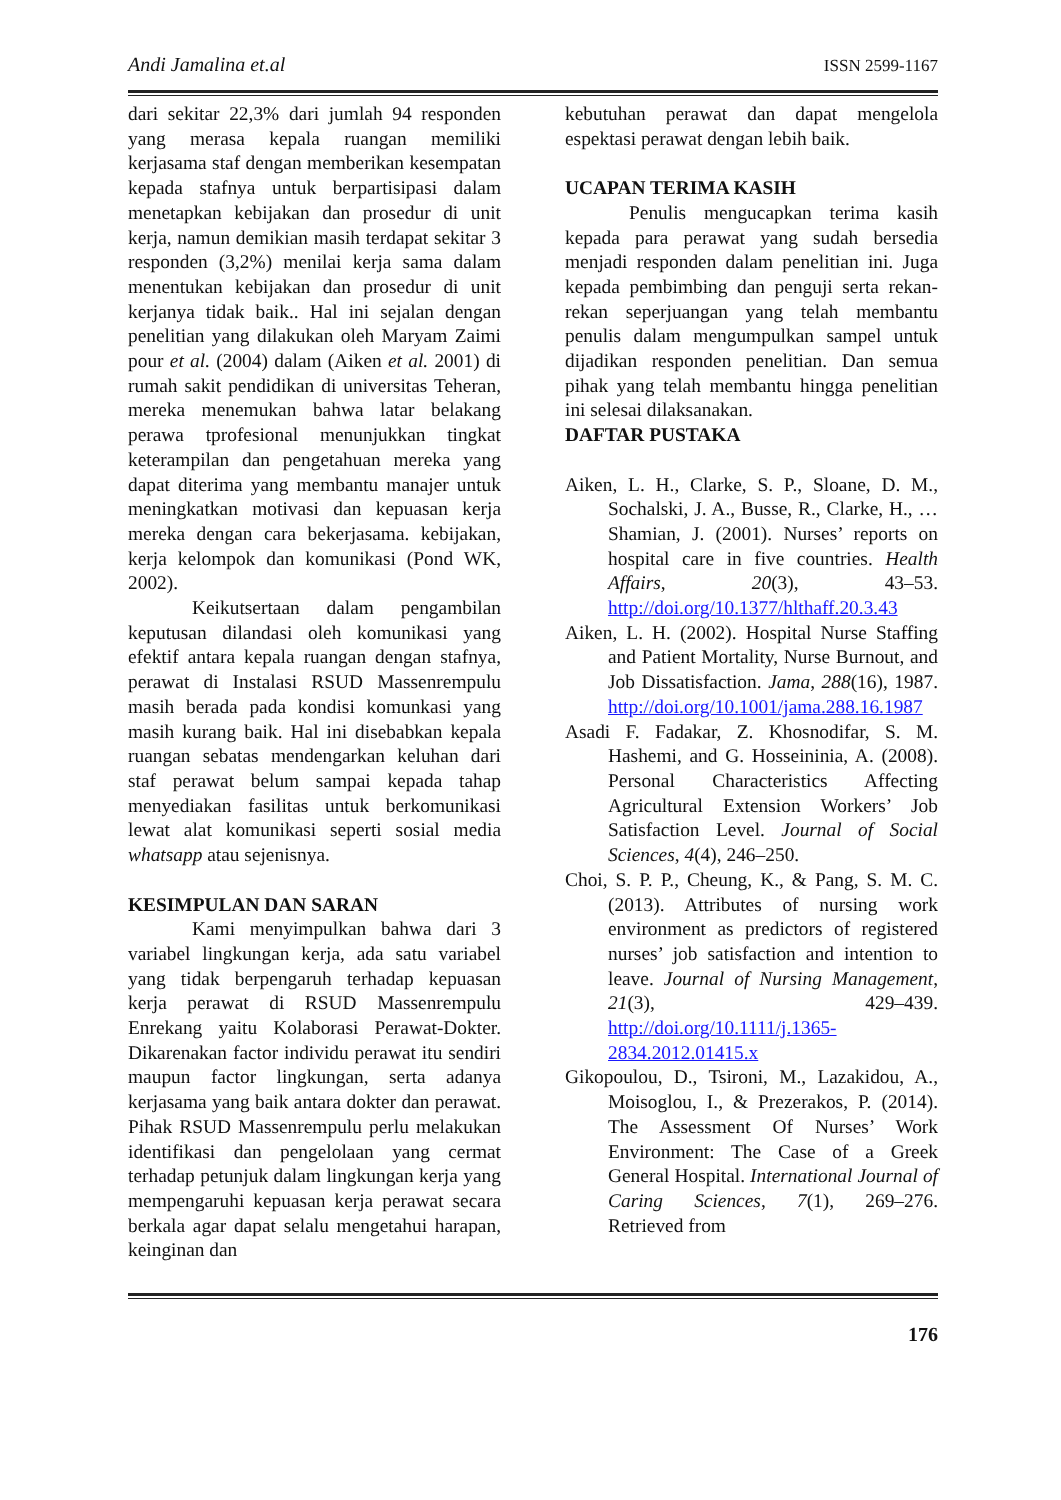Andi Jamalina et.al ISSN 2599-1167
dari sekitar 22,3% dari jumlah 94 responden yang merasa kepala ruangan memiliki kerjasama staf dengan memberikan kesempatan kepada stafnya untuk berpartisipasi dalam menetapkan kebijakan dan prosedur di unit kerja, namun demikian masih terdapat sekitar 3 responden (3,2%) menilai kerja sama dalam menentukan kebijakan dan prosedur di unit kerjanya tidak baik.. Hal ini sejalan dengan penelitian yang dilakukan oleh Maryam Zaimi pour et al. (2004) dalam (Aiken et al. 2001) di rumah sakit pendidikan di universitas Teheran, mereka menemukan bahwa latar belakang perawa tprofesional menunjukkan tingkat keterampilan dan pengetahuan mereka yang dapat diterima yang membantu manajer untuk meningkatkan motivasi dan kepuasan kerja mereka dengan cara bekerjasama. kebijakan, kerja kelompok dan komunikasi (Pond WK, 2002).
Keikutsertaan dalam pengambilan keputusan dilandasi oleh komunikasi yang efektif antara kepala ruangan dengan stafnya, perawat di Instalasi RSUD Massenrempulu masih berada pada kondisi komunkasi yang masih kurang baik. Hal ini disebabkan kepala ruangan sebatas mendengarkan keluhan dari staf perawat belum sampai kepada tahap menyediakan fasilitas untuk berkomunikasi lewat alat komunikasi seperti sosial media whatsapp atau sejenisnya.
KESIMPULAN DAN SARAN
Kami menyimpulkan bahwa dari 3 variabel lingkungan kerja, ada satu variabel yang tidak berpengaruh terhadap kepuasan kerja perawat di RSUD Massenrempulu Enrekang yaitu Kolaborasi Perawat-Dokter. Dikarenakan factor individu perawat itu sendiri maupun factor lingkungan, serta adanya kerjasama yang baik antara dokter dan perawat. Pihak RSUD Massenrempulu perlu melakukan identifikasi dan pengelolaan yang cermat terhadap petunjuk dalam lingkungan kerja yang mempengaruhi kepuasan kerja perawat secara berkala agar dapat selalu mengetahui harapan, keinginan dan
kebutuhan perawat dan dapat mengelola espektasi perawat dengan lebih baik.
UCAPAN TERIMA KASIH
Penulis mengucapkan terima kasih kepada para perawat yang sudah bersedia menjadi responden dalam penelitian ini. Juga kepada pembimbing dan penguji serta rekan-rekan seperjuangan yang telah membantu penulis dalam mengumpulkan sampel untuk dijadikan responden penelitian. Dan semua pihak yang telah membantu hingga penelitian ini selesai dilaksanakan.
DAFTAR PUSTAKA
Aiken, L. H., Clarke, S. P., Sloane, D. M., Sochalski, J. A., Busse, R., Clarke, H., … Shamian, J. (2001). Nurses’ reports on hospital care in five countries. Health Affairs, 20(3), 43–53. http://doi.org/10.1377/hlthaff.20.3.43
Aiken, L. H. (2002). Hospital Nurse Staffing and Patient Mortality, Nurse Burnout, and Job Dissatisfaction. Jama, 288(16), 1987. http://doi.org/10.1001/jama.288.16.1987
Asadi F. Fadakar, Z. Khosnodifar, S. M. Hashemi, and G. Hosseininia, A. (2008). Personal Characteristics Affecting Agricultural Extension Workers’ Job Satisfaction Level. Journal of Social Sciences, 4(4), 246–250.
Choi, S. P. P., Cheung, K., & Pang, S. M. C. (2013). Attributes of nursing work environment as predictors of registered nurses’ job satisfaction and intention to leave. Journal of Nursing Management, 21(3), 429–439. http://doi.org/10.1111/j.1365-2834.2012.01415.x
Gikopoulou, D., Tsironi, M., Lazakidou, A., Moisoglou, I., & Prezerakos, P. (2014). The Assessment Of Nurses’ Work Environment: The Case of a Greek General Hospital. International Journal of Caring Sciences, 7(1), 269–276. Retrieved from
176